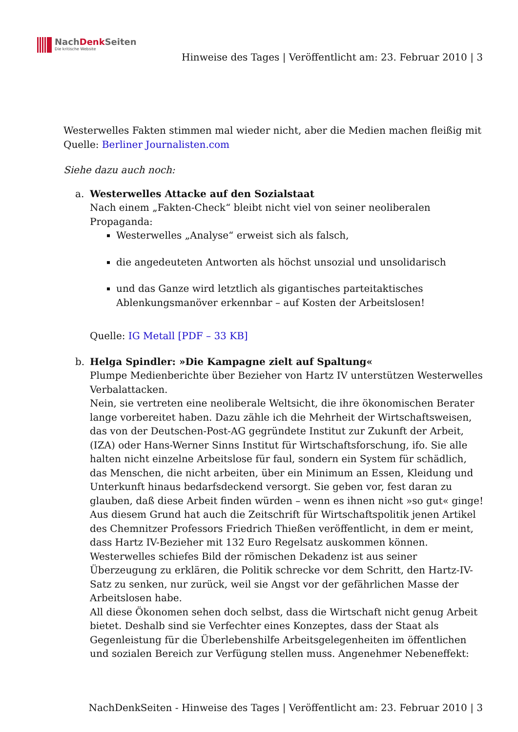NachDenk Seiten
Die kritische Website
Hinweise des Tages | Veröffentlicht am: 23. Februar 2010 | 3
Westerwelles Fakten stimmen mal wieder nicht, aber die Medien machen fleißig mit
Quelle: Berliner Journalisten.com
Siehe dazu auch noch:
a. Westerwelles Attacke auf den Sozialstaat
Nach einem „Fakten-Check“ bleibt nicht viel von seiner neoliberalen Propaganda:
Westerwelles „Analyse“ erweist sich als falsch,
die angedeuteten Antworten als höchst unsozial und unsolidarisch
und das Ganze wird letztlich als gigantisches parteitaktisches Ablenkungsmanöver erkennbar – auf Kosten der Arbeitslosen!
Quelle: IG Metall [PDF – 33 KB]
b. Helga Spindler: »Die Kampagne zielt auf Spaltung«
Plumpe Medienberichte über Bezieher von Hartz IV unterstützen Westerwelles Verbalattacken.
Nein, sie vertreten eine neoliberale Weltsicht, die ihre ökonomischen Berater lange vorbereitet haben. Dazu zähle ich die Mehrheit der Wirtschaftsweisen, das von der Deutschen-Post-AG gegründete Institut zur Zukunft der Arbeit, (IZA) oder Hans-Werner Sinns Institut für Wirtschaftsforschung, ifo. Sie alle halten nicht einzelne Arbeitslose für faul, sondern ein System für schädlich, das Menschen, die nicht arbeiten, über ein Minimum an Essen, Kleidung und Unterkunft hinaus bedarfsdeckend versorgt. Sie geben vor, fest daran zu glauben, daß diese Arbeit finden würden – wenn es ihnen nicht »so gut« ginge! Aus diesem Grund hat auch die Zeitschrift für Wirtschaftspolitik jenen Artikel des Chemnitzer Professors Friedrich Thießen veröffentlicht, in dem er meint, dass Hartz IV-Bezieher mit 132 Euro Regelsatz auskommen können. Westerwelles schiefes Bild der römischen Dekadenz ist aus seiner Überzeugung zu erklären, die Politik schrecke vor dem Schritt, den Hartz-IV-Satz zu senken, nur zurück, weil sie Angst vor der gefährlichen Masse der Arbeitslosen habe.
All diese Ökonomen sehen doch selbst, dass die Wirtschaft nicht genug Arbeit bietet. Deshalb sind sie Verfechter eines Konzeptes, dass der Staat als Gegenleistung für die Überlebenshilfe Arbeitsgelegenheiten im öffentlichen und sozialen Bereich zur Verfügung stellen muss. Angenehmer Nebeneffekt:
NachDenkSeiten - Hinweise des Tages | Veröffentlicht am: 23. Februar 2010 | 3